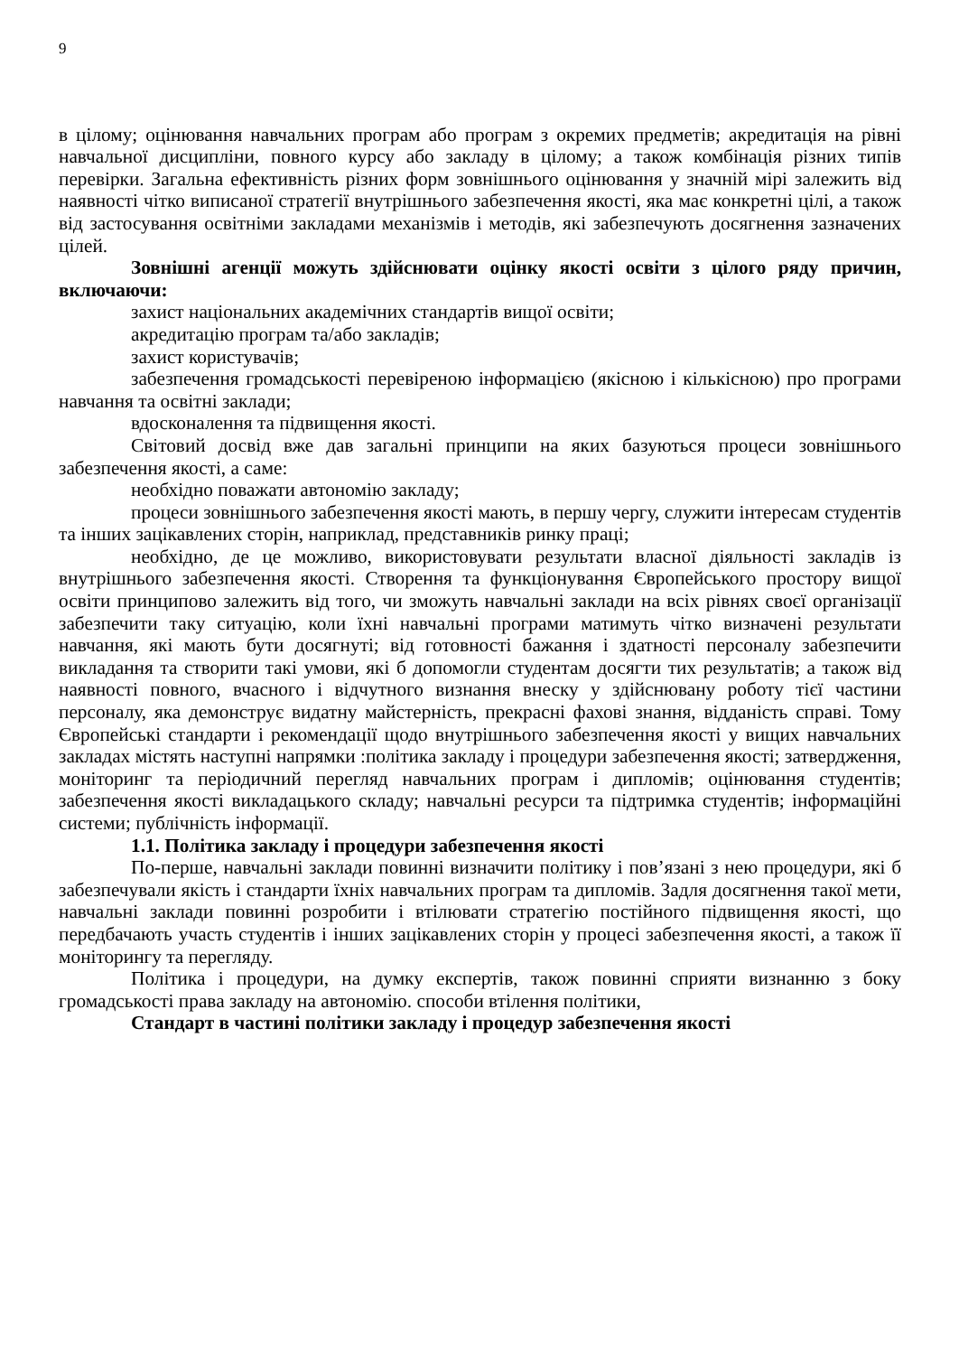9
в цілому; оцінювання навчальних програм або програм з окремих предметів; акредитація на рівні навчальної дисципліни, повного курсу або закладу в цілому; а також комбінація різних типів перевірки. Загальна ефективність різних форм зовнішнього оцінювання у значній мірі залежить від наявності чітко виписаної стратегії внутрішнього забезпечення якості, яка має конкретні цілі, а також від застосування освітніми закладами механізмів і методів, які забезпечують досягнення зазначених цілей.
Зовнішні агенції можуть здійснювати оцінку якості освіти з цілого ряду причин, включаючи:
захист національних академічних стандартів вищої освіти;
акредитацію програм та/або закладів;
захист користувачів;
забезпечення громадськості перевіреною інформацією (якісною і кількісною) про програми навчання та освітні заклади;
вдосконалення та підвищення якості.
Світовий досвід вже дав загальні принципи на яких базуються процеси зовнішнього забезпечення якості, а саме:
необхідно поважати автономію закладу;
процеси зовнішнього забезпечення якості мають, в першу чергу, служити інтересам студентів та інших зацікавлених сторін, наприклад, представників ринку праці;
необхідно, де це можливо, використовувати результати власної діяльності закладів із внутрішнього забезпечення якості. Створення та функціонування Європейського простору вищої освіти принципово залежить від того, чи зможуть навчальні заклади на всіх рівнях своєї організації забезпечити таку ситуацію, коли їхні навчальні програми матимуть чітко визначені результати навчання, які мають бути досягнуті; від готовності бажання і здатності персоналу забезпечити викладання та створити такі умови, які б допомогли студентам досягти тих результатів; а також від наявності повного, вчасного і відчутного визнання внеску у здійснювану роботу тієї частини персоналу, яка демонструє видатну майстерність, прекрасні фахові знання, відданість справі. Тому Європейські стандарти і рекомендації щодо внутрішнього забезпечення якості у вищих навчальних закладах містять наступні напрямки :політика закладу і процедури забезпечення якості; затвердження, моніторинг та періодичний перегляд навчальних програм і дипломів; оцінювання студентів; забезпечення якості викладацького складу; навчальні ресурси та підтримка студентів; інформаційні системи; публічність інформації.
1.1. Політика закладу і процедури забезпечення якості
По-перше, навчальні заклади повинні визначити політику і пов’язані з нею процедури, які б забезпечували якість і стандарти їхніх навчальних програм та дипломів. Задля досягнення такої мети, навчальні заклади повинні розробити і втілювати стратегію постійного підвищення якості, що передбачають участь студентів і інших зацікавлених сторін у процесі забезпечення якості, а також її моніторингу та перегляду.
Політика і процедури, на думку експертів, також повинні сприяти визнанню з боку громадськості права закладу на автономію. способи втілення політики,
Стандарт в частині політики закладу і процедур забезпечення якості